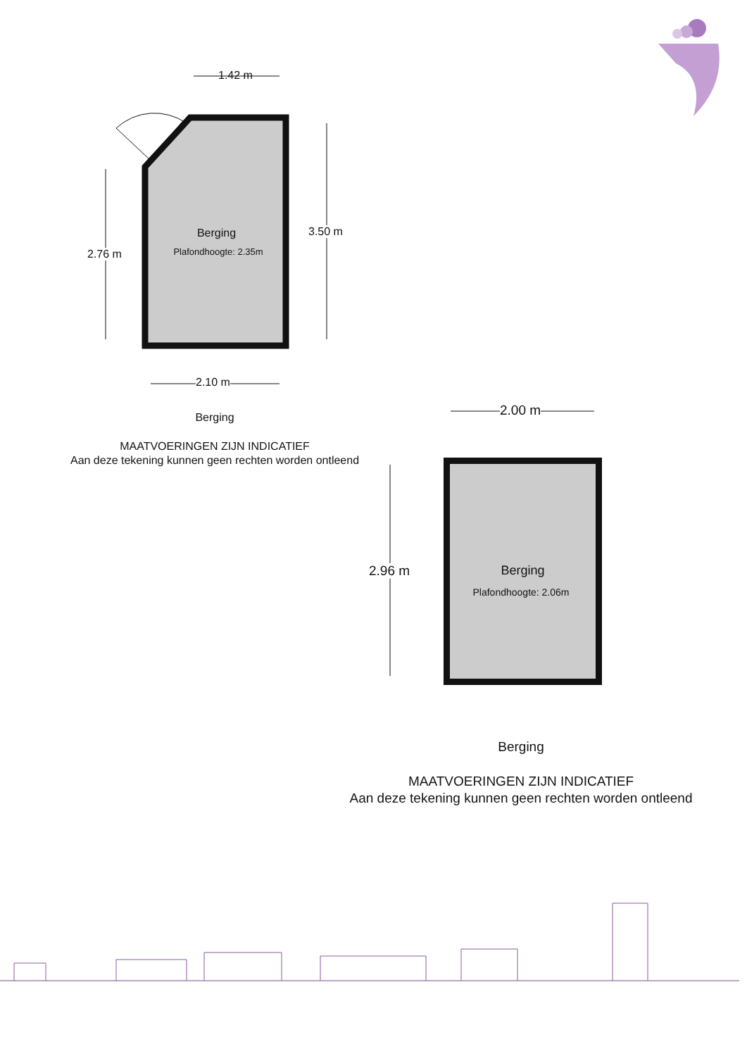1.42 m
Berging
Plafondhoogte: 2.35m
2.76 m
3.50 m
2.10 m
Berging
MAATVOERINGEN ZIJN INDICATIEF
Aan deze tekening kunnen geen rechten worden ontleend
2.00 m
Berging
Plafondhoogte: 2.06m
2.96 m
Berging
MAATVOERINGEN ZIJN INDICATIEF
Aan deze tekening kunnen geen rechten worden ontleend